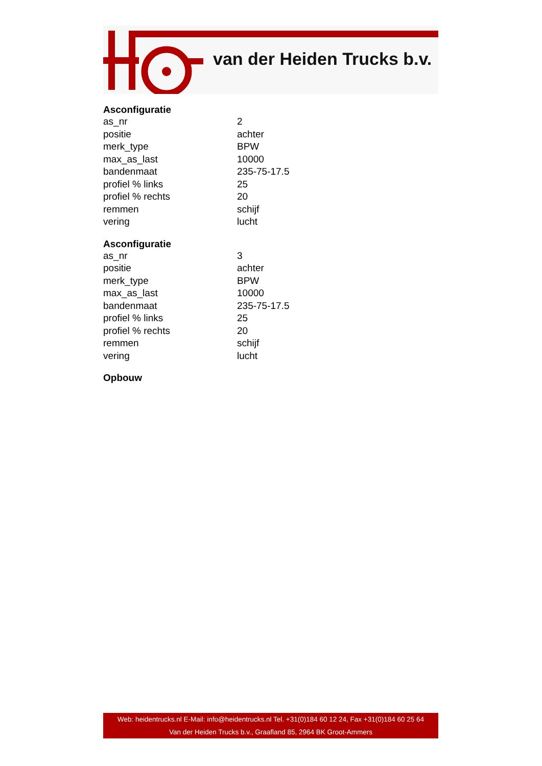van der Heiden Trucks b.v.
Asconfiguratie
| as_nr | 2 |
| positie | achter |
| merk_type | BPW |
| max_as_last | 10000 |
| bandenmaat | 235-75-17.5 |
| profiel % links | 25 |
| profiel % rechts | 20 |
| remmen | schijf |
| vering | lucht |
Asconfiguratie
| as_nr | 3 |
| positie | achter |
| merk_type | BPW |
| max_as_last | 10000 |
| bandenmaat | 235-75-17.5 |
| profiel % links | 25 |
| profiel % rechts | 20 |
| remmen | schijf |
| vering | lucht |
Opbouw
Web: heidentrucks.nl E-Mail: info@heidentrucks.nl Tel. +31(0)184 60 12 24, Fax +31(0)184 60 25 64
Van der Heiden Trucks b.v., Graafland 85, 2964 BK Groot-Ammers